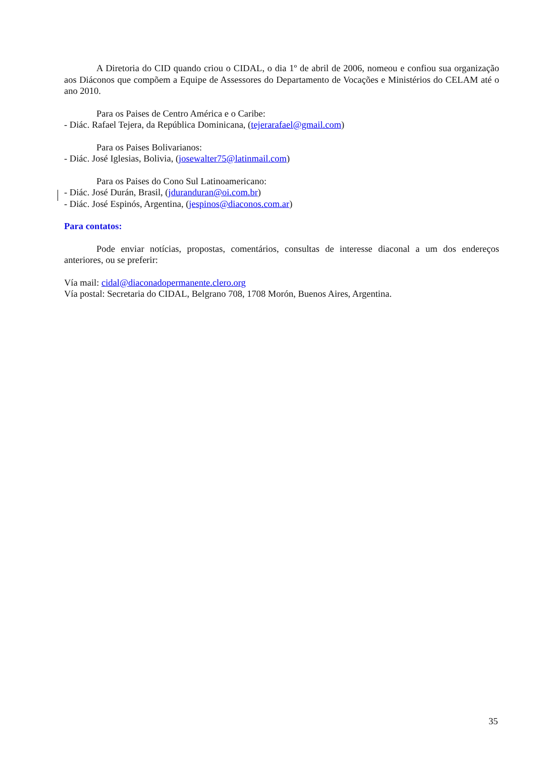A Diretoria do CID quando criou o CIDAL, o dia 1º de abril de 2006, nomeou e confiou sua organização aos Diáconos que compõem a Equipe de Assessores do Departamento de Vocações e Ministérios do CELAM até o ano 2010.
Para os Paises de Centro América e o Caribe:
- Diác. Rafael Tejera, da República Dominicana, (tejerarafael@gmail.com)
Para os Paises Bolivarianos:
- Diác. José Iglesias, Bolivia, (josewalter75@latinmail.com)
Para os Paises do Cono Sul Latinoamericano:
- Diác. José Durán, Brasil, (jduranduran@oi.com.br)
- Diác. José Espinós, Argentina, (jespinos@diaconos.com.ar)
Para contatos:
Pode enviar notícias, propostas, comentários, consultas de interesse diaconal a um dos endereços anteriores, ou se preferir:
Vía mail: cidal@diaconadopermanente.clero.org
Vía postal: Secretaria do CIDAL, Belgrano 708, 1708 Morón, Buenos Aires, Argentina.
35